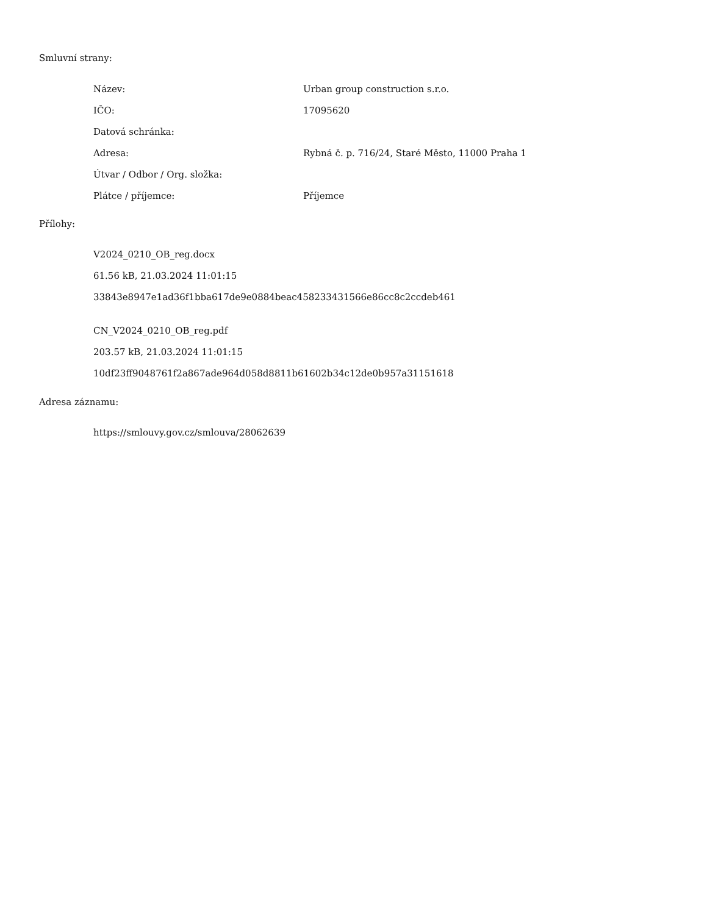Smluvní strany:
| Název: | Urban group construction s.r.o. |
| IČO: | 17095620 |
| Datová schránka: | |
| Adresa: | Rybná č. p. 716/24, Staré Město, 11000 Praha 1 |
| Útvar / Odbor / Org. složka: | |
| Plátce / příjemce: | Příjemce |
Přílohy:
V2024_0210_OB_reg.docx
61.56 kB, 21.03.2024 11:01:15
33843e8947e1ad36f1bba617de9e0884beac458233431566e86cc8c2ccdeb461
CN_V2024_0210_OB_reg.pdf
203.57 kB, 21.03.2024 11:01:15
10df23ff9048761f2a867ade964d058d8811b61602b34c12de0b957a31151618
Adresa záznamu:
https://smlouvy.gov.cz/smlouva/28062639